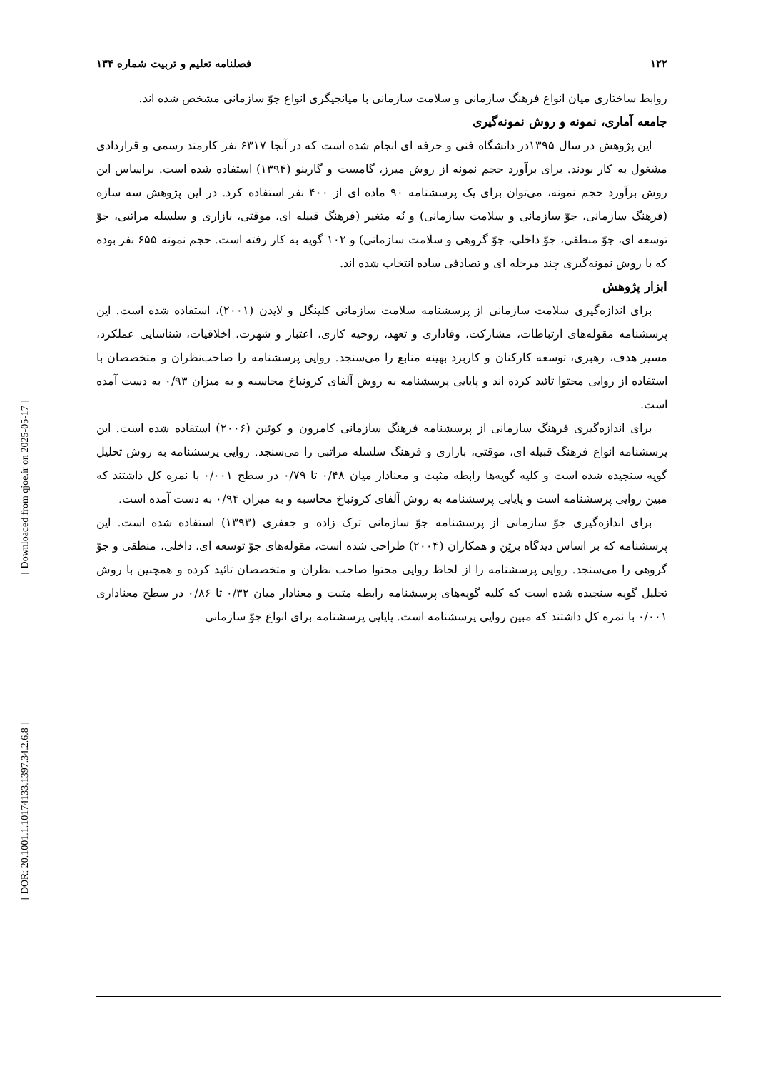[ Downloaded from qjoe.ir on 2025-05-17 ]
[ DOR: 20.1001.1.10174133.1397.34.2.6.8 ]
۱۲۲ فصلنامه تعلیم و تربیت شماره ۱۳۴
روابط ساختاری میان انواع فرهنگ سازمانی و سلامت سازمانی با میانجیگری انواع جوّ سازمانی مشخص شده اند.
جامعه آماری، نمونه و روش نمونه‌گیری
این پژوهش در سال ۱۳۹۵در دانشگاه فنی و حرفه ای انجام شده است که در آنجا ۶۳۱۷ نفر کارمند رسمی و قراردادی مشغول به کار بودند. برای برآورد حجم نمونه از روش میرز، گامست و گارینو (۱۳۹۴) استفاده شده است. براساس این روش برآورد حجم نمونه، می‌توان برای یک پرسشنامه ۹۰ ماده ای از ۴۰۰ نفر استفاده کرد. در این پژوهش سه سازه (فرهنگ سازمانی، جوّ سازمانی و سلامت سازمانی) و نُه متغیر (فرهنگ قبیله ای، موقتی، بازاری و سلسله مراتبی، جوّ توسعه ای، جوّ منطقی، جوّ داخلی، جوّ گروهی و سلامت سازمانی) و ۱۰۲ گویه به کار رفته است. حجم نمونه ۶۵۵ نفر بوده که با روش نمونه‌گیری چند مرحله ای و تصادفی ساده انتخاب شده اند.
ابزار پژوهش
برای اندازه‌گیری سلامت سازمانی از پرسشنامه سلامت سازمانی کلینگل و لایدن (۲۰۰۱)، استفاده شده است. این پرسشنامه مقوله‌های ارتباطات، مشارکت، وفاداری و تعهد، روحیه کاری، اعتبار و شهرت، اخلاقیات، شناسایی عملکرد، مسیر هدف، رهبری، توسعه کارکنان و کاربرد بهینه منابع را می‌سنجد. روایی پرسشنامه را صاحب‌نظران و متخصصان با استفاده از روایی محتوا تائید کرده اند و پایایی پرسشنامه به روش آلفای کرونباخ محاسبه و به میزان ۰/۹۳ به دست آمده است.
برای اندازه‌گیری فرهنگ سازمانی از پرسشنامه فرهنگ سازمانی کامرون و کوئین (۲۰۰۶) استفاده شده است. این پرسشنامه انواع فرهنگ قبیله ای، موقتی، بازاری و فرهنگ سلسله مراتبی را می‌سنجد. روایی پرسشنامه به روش تحلیل گویه سنجیده شده است و کلیه گویه‌ها رابطه مثبت و معنادار میان ۰/۴۸ تا ۰/۷۹ در سطح ۰/۰۰۱ با نمره کل داشتند که مبین روایی پرسشنامه است و پایایی پرسشنامه به روش آلفای کرونباخ محاسبه و به میزان ۰/۹۴ به دست آمده است.
برای اندازه‌گیری جوّ سازمانی از پرسشنامه جوّ سازمانی ترک زاده و جعفری (۱۳۹۳) استفاده شده است. این پرسشنامه که بر اساس دیدگاه برتِن و همکاران (۲۰۰۴) طراحی شده است، مقوله‌های جوّ توسعه ای، داخلی، منطقی و جوّ گروهی را می‌سنجد. روایی پرسشنامه را از لحاظ روایی محتوا صاحب نظران و متخصصان تائید کرده و همچنین با روش تحلیل گویه سنجیده شده است که کلیه گویه‌های پرسشنامه رابطه مثبت و معنادار میان ۰/۳۲ تا ۰/۸۶ در سطح معناداری ۰/۰۰۱ با نمره کل داشتند که مبین روایی پرسشنامه است. پایایی پرسشنامه برای انواع جوّ سازمانی